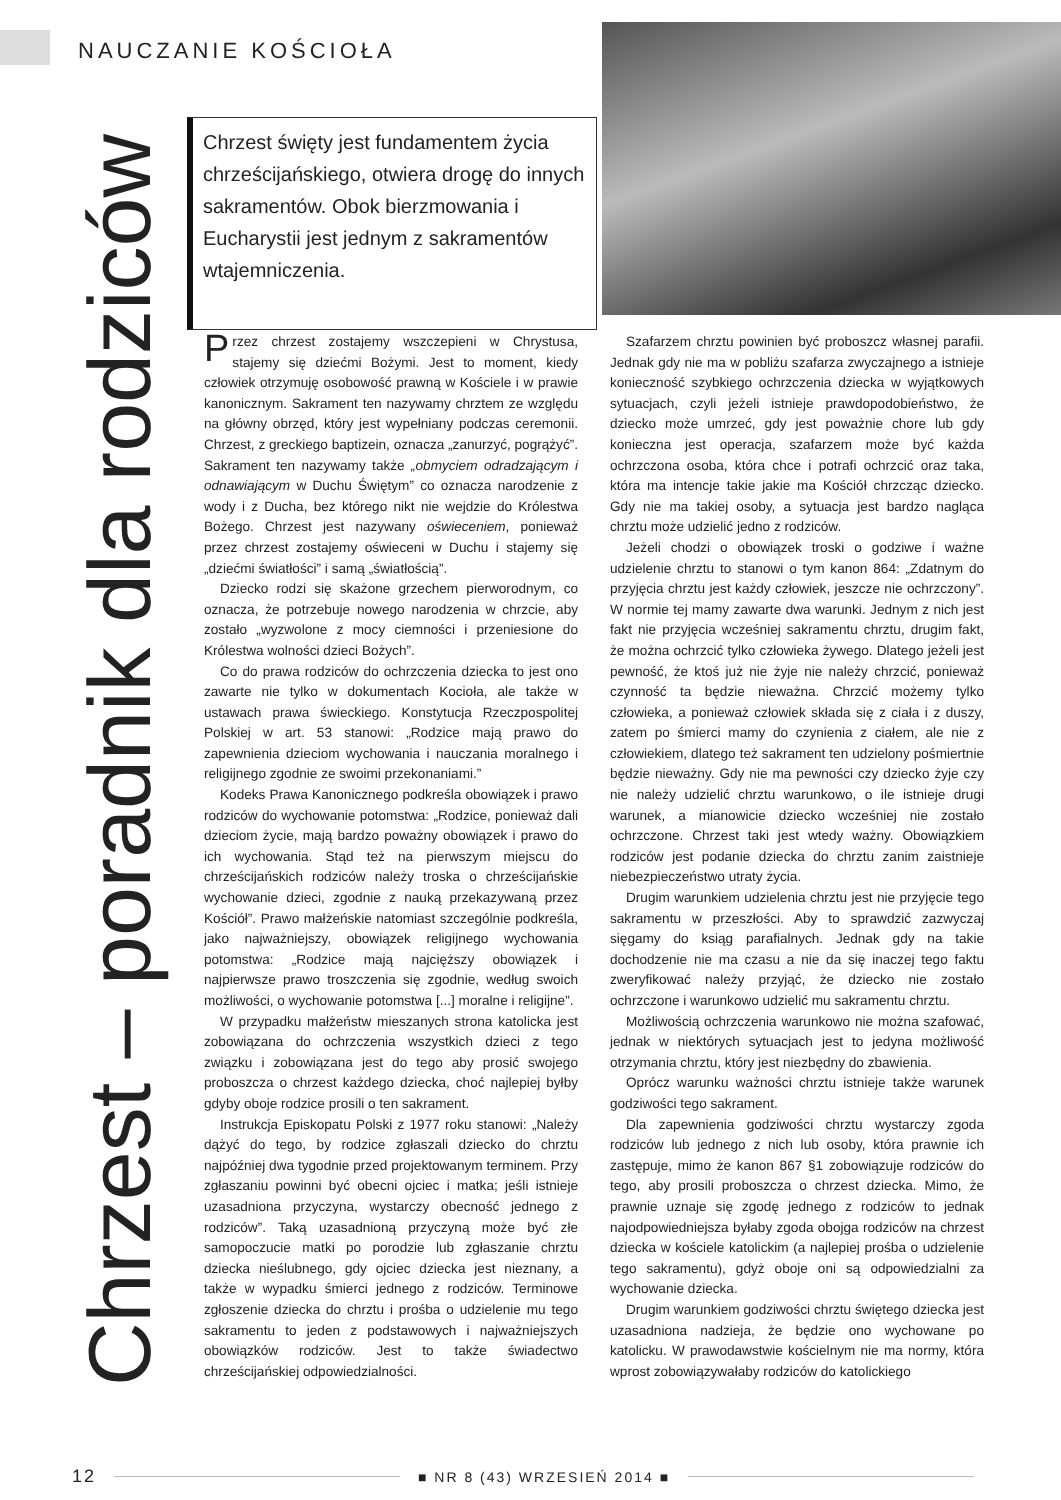NAUCZANIE KOŚCIOŁA
Chrzest – poradnik dla rodziców
Chrzest święty jest fundamentem życia chrześcijańskiego, otwiera drogę do innych sakramentów. Obok bierzmowania i Eucharystii jest jednym z sakramentów wtajemniczenia.
Przez chrzest zostajemy wszczepieni w Chrystusa, stajemy się dziećmi Bożymi. Jest to moment, kiedy człowiek otrzymuję osobowość prawną w Kościele i w prawie kanonicznym. Sakrament ten nazywamy chrztem ze względu na główny obrzęd, który jest wypełniany podczas ceremonii. Chrzest, z greckiego baptizein, oznacza „zanurzyć, pogrążyć”. Sakrament ten nazywamy także „obmyciem odradzającym i odnawiającym w Duchu Świętym” co oznacza narodzenie z wody i z Ducha, bez którego nikt nie wejdzie do Królestwa Bożego. Chrzest jest nazywany oświeceniem, ponieważ przez chrzest zostajemy oświeceni w Duchu i stajemy się „dziećmi światłości” i samą „światłością”.
Dziecko rodzi się skażone grzechem pierworodnym, co oznacza, że potrzebuje nowego narodzenia w chrzcie, aby zostało „wyzwolone z mocy ciemności i przeniesione do Królestwa wolności dzieci Bożych”.
Co do prawa rodziców do ochrzczenia dziecka to jest ono zawarte nie tylko w dokumentach Kocioła, ale także w ustawach prawa świeckiego. Konstytucja Rzeczpospolitej Polskiej w art. 53 stanowi: „Rodzice mają prawo do zapewnienia dzieciom wychowania i nauczania moralnego i religijnego zgodnie ze swoimi przekonaniami.”
Kodeks Prawa Kanonicznego podkreśla obowiązek i prawo rodziców do wychowanie potomstwa: „Rodzice, ponieważ dali dzieciom życie, mają bardzo poważny obowiązek i prawo do ich wychowania. Stąd też na pierwszym miejscu do chrześcijańskich rodziców należy troska o chrześcijańskie wychowanie dzieci, zgodnie z nauką przekazywaną przez Kościół”. Prawo małżeńskie natomiast szczególnie podkreśla, jako najważniejszy, obowiązek religijnego wychowania potomstwa: „Rodzice mają najcięższy obowiązek i najpierwsze prawo troszczenia się zgodnie, według swoich możliwości, o wychowanie potomstwa [...] moralne i religijne”.
W przypadku małżeństw mieszanych strona katolicka jest zobowiązana do ochrzczenia wszystkich dzieci z tego związku i zobowiązana jest do tego aby prosić swojego proboszcza o chrzest każdego dziecka, choć najlepiej byłby gdyby oboje rodzice prosili o ten sakrament.
Instrukcja Episkopatu Polski z 1977 roku stanowi: „Należy dążyć do tego, by rodzice zgłaszali dziecko do chrztu najpóźniej dwa tygodnie przed projektowanym terminem. Przy zgłaszaniu powinni być obecni ojciec i matka; jeśli istnieje uzasadniona przyczyna, wystarczy obecność jednego z rodziców”. Taką uzasadnioną przyczyną może być złe samopoczucie matki po porodzie lub zgłaszanie chrztu dziecka nieślubnego, gdy ojciec dziecka jest nieznany, a także w wypadku śmierci jednego z rodziców. Terminowe zgłoszenie dziecka do chrztu i prośba o udzielenie mu tego sakramentu to jeden z podstawowych i najważniejszych obowiązków rodziców. Jest to także świadectwo chrześcijańskiej odpowiedzialności.
Szafarzem chrztu powinien być proboszcz własnej parafii. Jednak gdy nie ma w pobliżu szafarza zwyczajnego a istnieje konieczność szybkiego ochrzczenia dziecka w wyjątkowych sytuacjach, czyli jeżeli istnieje prawdopodobieństwo, że dziecko może umrzeć, gdy jest poważnie chore lub gdy konieczna jest operacja, szafarzem może być każda ochrzczona osoba, która chce i potrafi ochrzcić oraz taka, która ma intencje takie jakie ma Kościół chrzcząc dziecko. Gdy nie ma takiej osoby, a sytuacja jest bardzo nagląca chrztu może udzielić jedno z rodziców.
Jeżeli chodzi o obowiązek troski o godziwe i ważne udzielenie chrztu to stanowi o tym kanon 864: „Zdatnym do przyjęcia chrztu jest każdy człowiek, jeszcze nie ochrzczony”. W normie tej mamy zawarte dwa warunki. Jednym z nich jest fakt nie przyjęcia wcześniej sakramentu chrztu, drugim fakt, że można ochrzcić tylko człowieka żywego. Dlatego jeżeli jest pewność, że ktoś już nie żyje nie należy chrzcić, ponieważ czynność ta będzie nieważna. Chrzcić możemy tylko człowieka, a ponieważ człowiek składa się z ciała i z duszy, zatem po śmierci mamy do czynienia z ciałem, ale nie z człowiekiem, dlatego też sakrament ten udzielony pośmiertnie będzie nieważny. Gdy nie ma pewności czy dziecko żyje czy nie należy udzielić chrztu warunkowo, o ile istnieje drugi warunek, a mianowicie dziecko wcześniej nie zostało ochrzczone. Chrzest taki jest wtedy ważny. Obowiązkiem rodziców jest podanie dziecka do chrztu zanim zaistnieje niebezpieczeństwo utraty życia.
Drugim warunkiem udzielenia chrztu jest nie przyjęcie tego sakramentu w przeszłości. Aby to sprawdzić zazwyczaj sięgamy do ksiąg parafialnych. Jednak gdy na takie dochodzenie nie ma czasu a nie da się inaczej tego faktu zweryfikować należy przyjąć, że dziecko nie zostało ochrzczone i warunkowo udzielić mu sakramentu chrztu.
Możliwością ochrzczenia warunkowo nie można szafować, jednak w niektórych sytuacjach jest to jedyna możliwość otrzymania chrztu, który jest niezbędny do zbawienia.
Oprócz warunku ważności chrztu istnieje także warunek godziwości tego sakrament.
Dla zapewnienia godziwości chrztu wystarczy zgoda rodziców lub jednego z nich lub osoby, która prawnie ich zastępuje, mimo że kanon 867 §1 zobowiązuje rodziców do tego, aby prosili proboszcza o chrzest dziecka. Mimo, że prawnie uznaje się zgodę jednego z rodziców to jednak najodpowiedniejsza byłaby zgoda obojga rodziców na chrzest dziecka w kościele katolickim (a najlepiej prośba o udzielenie tego sakramentu), gdyż oboje oni są odpowiedzialni za wychowanie dziecka.
Drugim warunkiem godziwości chrztu świętego dziecka jest uzasadniona nadzieja, że będzie ono wychowane po katolicku. W prawodawstwie kościelnym nie ma normy, która wprost zobowiązywałaby rodziców do katolickiego
12 ■ NR 8 (43) WRZESIEŃ 2014 ■